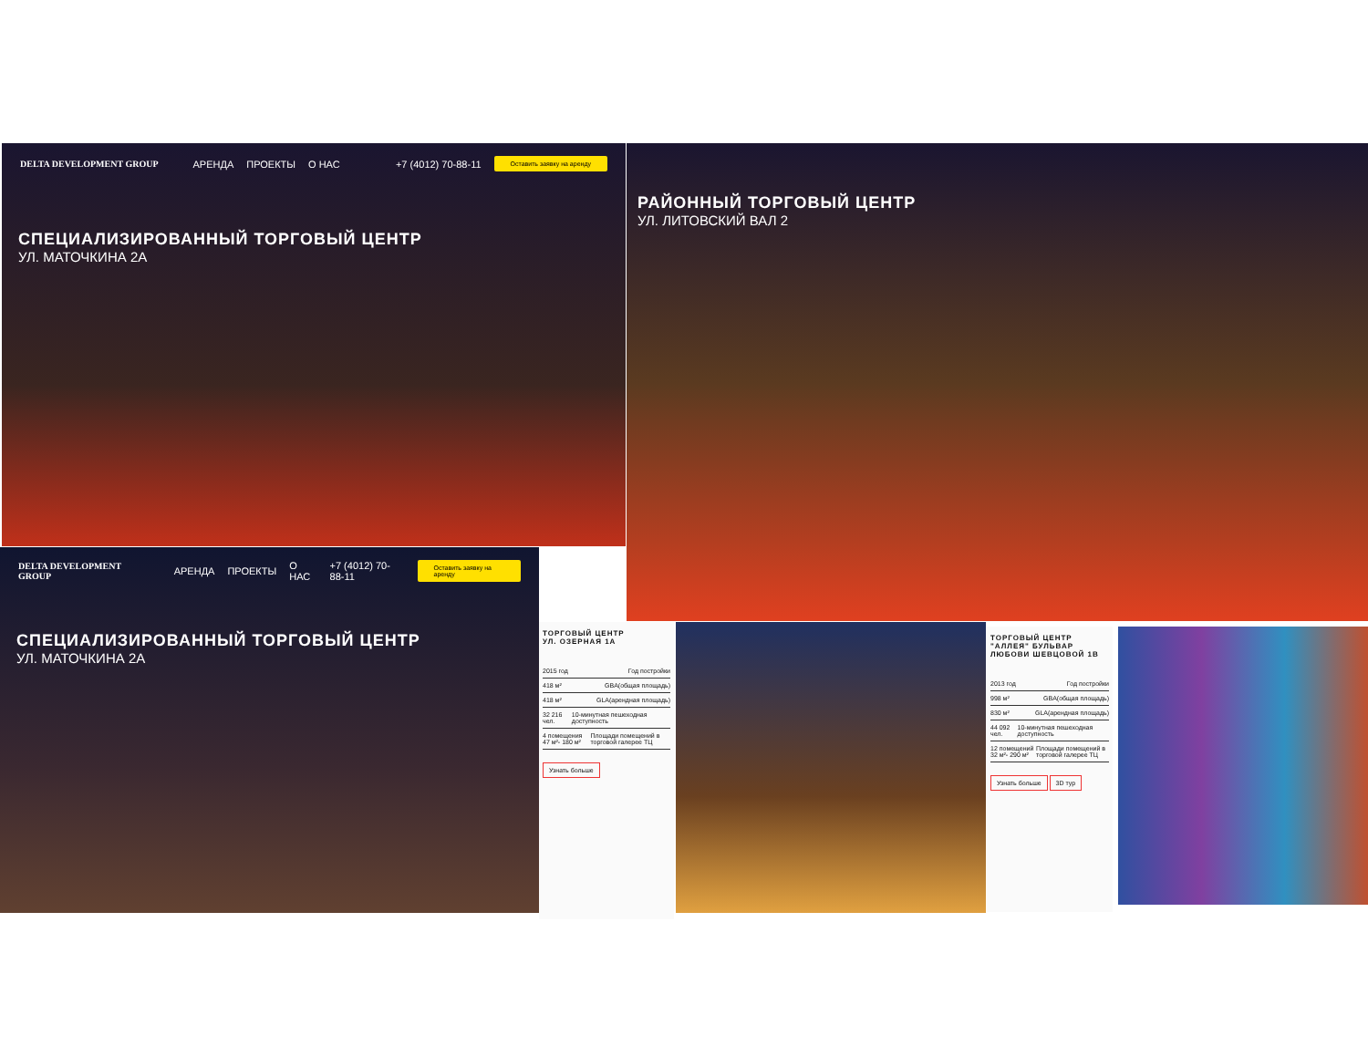DELTA DEVELOPMENT GROUP АРЕНДА ПРОЕКТЫ О НАС +7 (4012) 70-88-11 Оставить заявку на аренду
СПЕЦИАЛИЗИРОВАННЫЙ ТОРГОВЫЙ ЦЕНТР
УЛ. МАТОЧКИНА 2А
РАЙОННЫЙ ТОРГОВЫЙ ЦЕНТР
УЛ. ЛИТОВСКИЙ ВАЛ 2
DELTA DEVELOPMENT GROUP АРЕНДА ПРОЕКТЫ О НАС +7 (4012) 70-88-11 Оставить заявку на аренду
СПЕЦИАЛИЗИРОВАННЫЙ ТОРГОВЫЙ ЦЕНТР
УЛ. МАТОЧКИНА 2А
ТОРГОВЫЙ ЦЕНТР
УЛ. ОЗЕРНАЯ 1А
2015 год Год постройки
418 м² GBA(общая площадь)
418 м² GLA(арендная площадь)
32 216 чел. 10-минутная пешеходная доступность
4 помещения 47 м²- 180 м² Площади помещений в торговой галерее ТЦ
Узнать больше
ТОРГОВЫЙ ЦЕНТР "АЛЛЕЯ" БУЛЬВАР ЛЮБОВИ ШЕВЦОВОЙ 1В
2013 год Год постройки
998 м² GBA(общая площадь)
830 м² GLA(арендная площадь)
44 092 чел. 10-минутная пешеходная доступность
12 помещений 32 м²- 290 м² Площади помещений в торговой галерее ТЦ
Узнать больше 3D тур